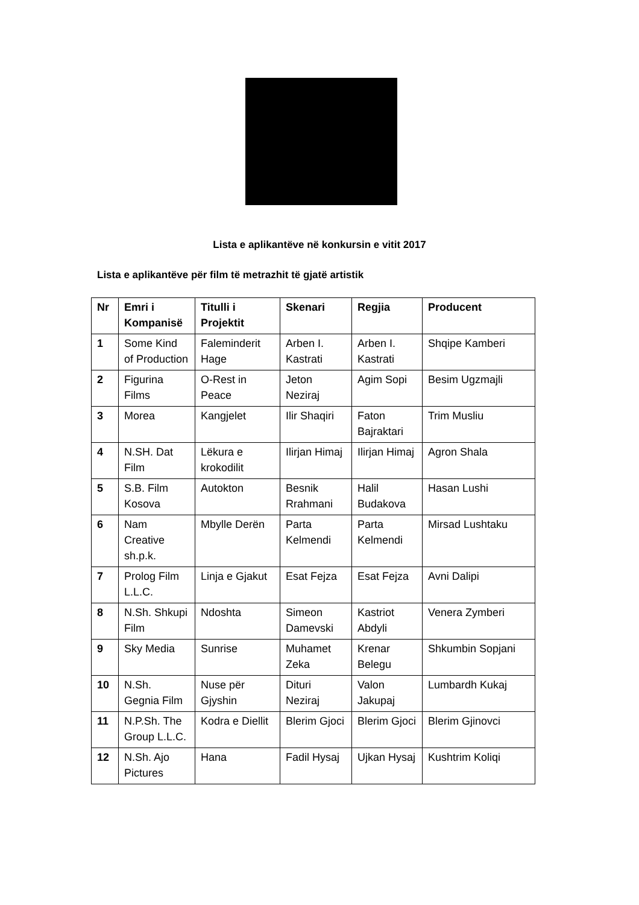Lista e aplikantëve në konkursin e vitit 2017
Lista e aplikantëve për film të metrazhit të gjatë artistik
| Nr | Emri i Kompanisë | Titulli i Projektit | Skenari | Regjia | Producent |
| --- | --- | --- | --- | --- | --- |
| 1 | Some Kind of Production | Faleminderit Hage | Arben I. Kastrati | Arben I. Kastrati | Shqipe Kamberi |
| 2 | Figurina Films | O-Rest in Peace | Jeton Neziraj | Agim Sopi | Besim Ugzmajli |
| 3 | Morea | Kangjelet | Ilir Shaqiri | Faton Bajraktari | Trim Musliu |
| 4 | N.SH. Dat Film | Lëkura e krokodilit | Ilirjan Himaj | Ilirjan Himaj | Agron Shala |
| 5 | S.B. Film Kosova | Autokton | Besnik Rrahmani | Halil Budakova | Hasan Lushi |
| 6 | Nam Creative sh.p.k. | Mbylle Derën | Parta Kelmendi | Parta Kelmendi | Mirsad Lushtaku |
| 7 | Prolog Film L.L.C. | Linja e Gjakut | Esat Fejza | Esat Fejza | Avni Dalipi |
| 8 | N.Sh. Shkupi Film | Ndoshta | Simeon Damevski | Kastriot Abdyli | Venera Zymberi |
| 9 | Sky Media | Sunrise | Muhamet Zeka | Krenar Belegu | Shkumbin Sopjani |
| 10 | N.Sh. Gegnia Film | Nuse për Gjyshin | Dituri Neziraj | Valon Jakupaj | Lumbardh Kukaj |
| 11 | N.P.Sh. The Group L.L.C. | Kodra e Diellit | Blerim Gjoci | Blerim Gjoci | Blerim Gjinovci |
| 12 | N.Sh. Ajo Pictures | Hana | Fadil Hysaj | Ujkan Hysaj | Kushtrim Koliqi |